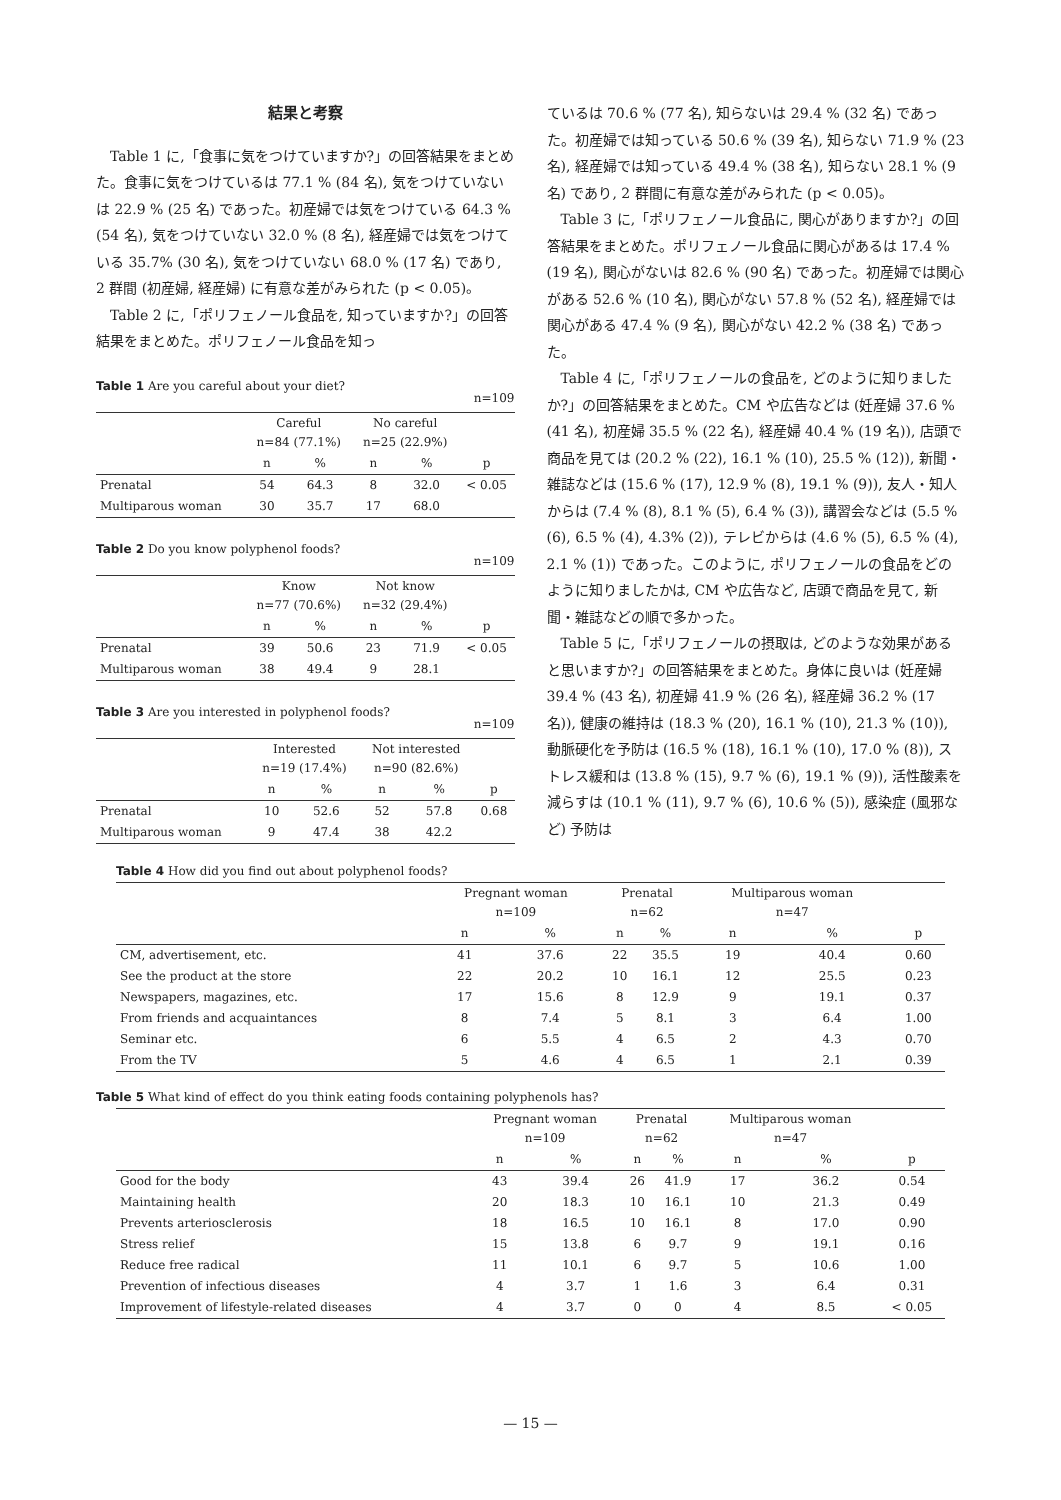結果と考察
Table 1 に,「食事に気をつけていますか?」の回答結果をまとめた。食事に気をつけているは 77.1 % (84 名), 気をつけていないは 22.9 % (25 名) であった。初産婦では気をつけている 64.3 % (54 名), 気をつけていない 32.0 % (8 名), 経産婦では気をつけている 35.7% (30 名), 気をつけていない 68.0 % (17 名) であり, 2 群間 (初産婦, 経産婦) に有意な差がみられた (p < 0.05)。
Table 2 に,「ポリフェノール食品を, 知っていますか?」の回答結果をまとめた。ポリフェノール食品を知っ
Table 1 Are you careful about your diet?
n=109
| | Careful n=84 (77.1%) | | No careful n=25 (22.9%) | | |
| --- | --- | --- | --- | --- | --- |
| | n | % | n | % | p |
| Prenatal | 54 | 64.3 | 8 | 32.0 | < 0.05 |
| Multiparous woman | 30 | 35.7 | 17 | 68.0 | |
Table 2 Do you know polyphenol foods?
n=109
| | Know n=77 (70.6%) | | Not know n=32 (29.4%) | | |
| --- | --- | --- | --- | --- | --- |
| | n | % | n | % | p |
| Prenatal | 39 | 50.6 | 23 | 71.9 | < 0.05 |
| Multiparous woman | 38 | 49.4 | 9 | 28.1 | |
Table 3 Are you interested in polyphenol foods?
n=109
| | Interested n=19 (17.4%) | | Not interested n=90 (82.6%) | | |
| --- | --- | --- | --- | --- | --- |
| | n | % | n | % | p |
| Prenatal | 10 | 52.6 | 52 | 57.8 | 0.68 |
| Multiparous woman | 9 | 47.4 | 38 | 42.2 | |
ているは 70.6 % (77 名), 知らないは 29.4 % (32 名) であった。初産婦では知っている 50.6 % (39 名), 知らない 71.9 % (23 名), 経産婦では知っている 49.4 % (38 名), 知らない 28.1 % (9 名) であり, 2 群間に有意な差がみられた (p < 0.05)。
Table 3 に,「ポリフェノール食品に, 関心がありますか?」の回答結果をまとめた。ポリフェノール食品に関心があるは 17.4 % (19 名), 関心がないは 82.6 % (90 名) であった。初産婦では関心がある 52.6 % (10 名), 関心がない 57.8 % (52 名), 経産婦では関心がある 47.4 % (9 名), 関心がない 42.2 % (38 名) であった。
Table 4 に,「ポリフェノールの食品を, どのように知りましたか?」の回答結果をまとめた。CM や広告などは (妊産婦 37.6 % (41 名), 初産婦 35.5 % (22 名), 経産婦 40.4 % (19 名)), 店頭で商品を見ては (20.2 % (22), 16.1 % (10), 25.5 % (12)), 新聞・雑誌などは (15.6 % (17), 12.9 % (8), 19.1 % (9)), 友人・知人からは (7.4 % (8), 8.1 % (5), 6.4 % (3)), 講習会などは (5.5 % (6), 6.5 % (4), 4.3% (2)), テレビからは (4.6 % (5), 6.5 % (4), 2.1 % (1)) であった。このように, ポリフェノールの食品をどのように知りましたかは, CM や広告など, 店頭で商品を見て, 新聞・雑誌などの順で多かった。
Table 5 に,「ポリフェノールの摂取は, どのような効果があると思いますか?」の回答結果をまとめた。身体に良いは (妊産婦 39.4 % (43 名), 初産婦 41.9 % (26 名), 経産婦 36.2 % (17 名)), 健康の維持は (18.3 % (20), 16.1 % (10), 21.3 % (10)), 動脈硬化を予防は (16.5 % (18), 16.1 % (10), 17.0 % (8)), ストレス緩和は (13.8 % (15), 9.7 % (6), 19.1 % (9)), 活性酸素を減らすは (10.1 % (11), 9.7 % (6), 10.6 % (5)), 感染症 (風邪など) 予防は
Table 4 How did you find out about polyphenol foods?
| | Pregnant woman n=109 | | Prenatal n=62 | | Multiparous woman n=47 | | |
| --- | --- | --- | --- | --- | --- | --- | --- |
| | n | % | n | % | n | % | p |
| CM, advertisement, etc. | 41 | 37.6 | 22 | 35.5 | 19 | 40.4 | 0.60 |
| See the product at the store | 22 | 20.2 | 10 | 16.1 | 12 | 25.5 | 0.23 |
| Newspapers, magazines, etc. | 17 | 15.6 | 8 | 12.9 | 9 | 19.1 | 0.37 |
| From friends and acquaintances | 8 | 7.4 | 5 | 8.1 | 3 | 6.4 | 1.00 |
| Seminar etc. | 6 | 5.5 | 4 | 6.5 | 2 | 4.3 | 0.70 |
| From the TV | 5 | 4.6 | 4 | 6.5 | 1 | 2.1 | 0.39 |
Table 5 What kind of effect do you think eating foods containing polyphenols has?
| | Pregnant woman n=109 | | Prenatal n=62 | | Multiparous woman n=47 | | |
| --- | --- | --- | --- | --- | --- | --- | --- |
| | n | % | n | % | n | % | p |
| Good for the body | 43 | 39.4 | 26 | 41.9 | 17 | 36.2 | 0.54 |
| Maintaining health | 20 | 18.3 | 10 | 16.1 | 10 | 21.3 | 0.49 |
| Prevents arteriosclerosis | 18 | 16.5 | 10 | 16.1 | 8 | 17.0 | 0.90 |
| Stress relief | 15 | 13.8 | 6 | 9.7 | 9 | 19.1 | 0.16 |
| Reduce free radical | 11 | 10.1 | 6 | 9.7 | 5 | 10.6 | 1.00 |
| Prevention of infectious diseases | 4 | 3.7 | 1 | 1.6 | 3 | 6.4 | 0.31 |
| Improvement of lifestyle-related diseases | 4 | 3.7 | 0 | 0 | 4 | 8.5 | < 0.05 |
— 15 —